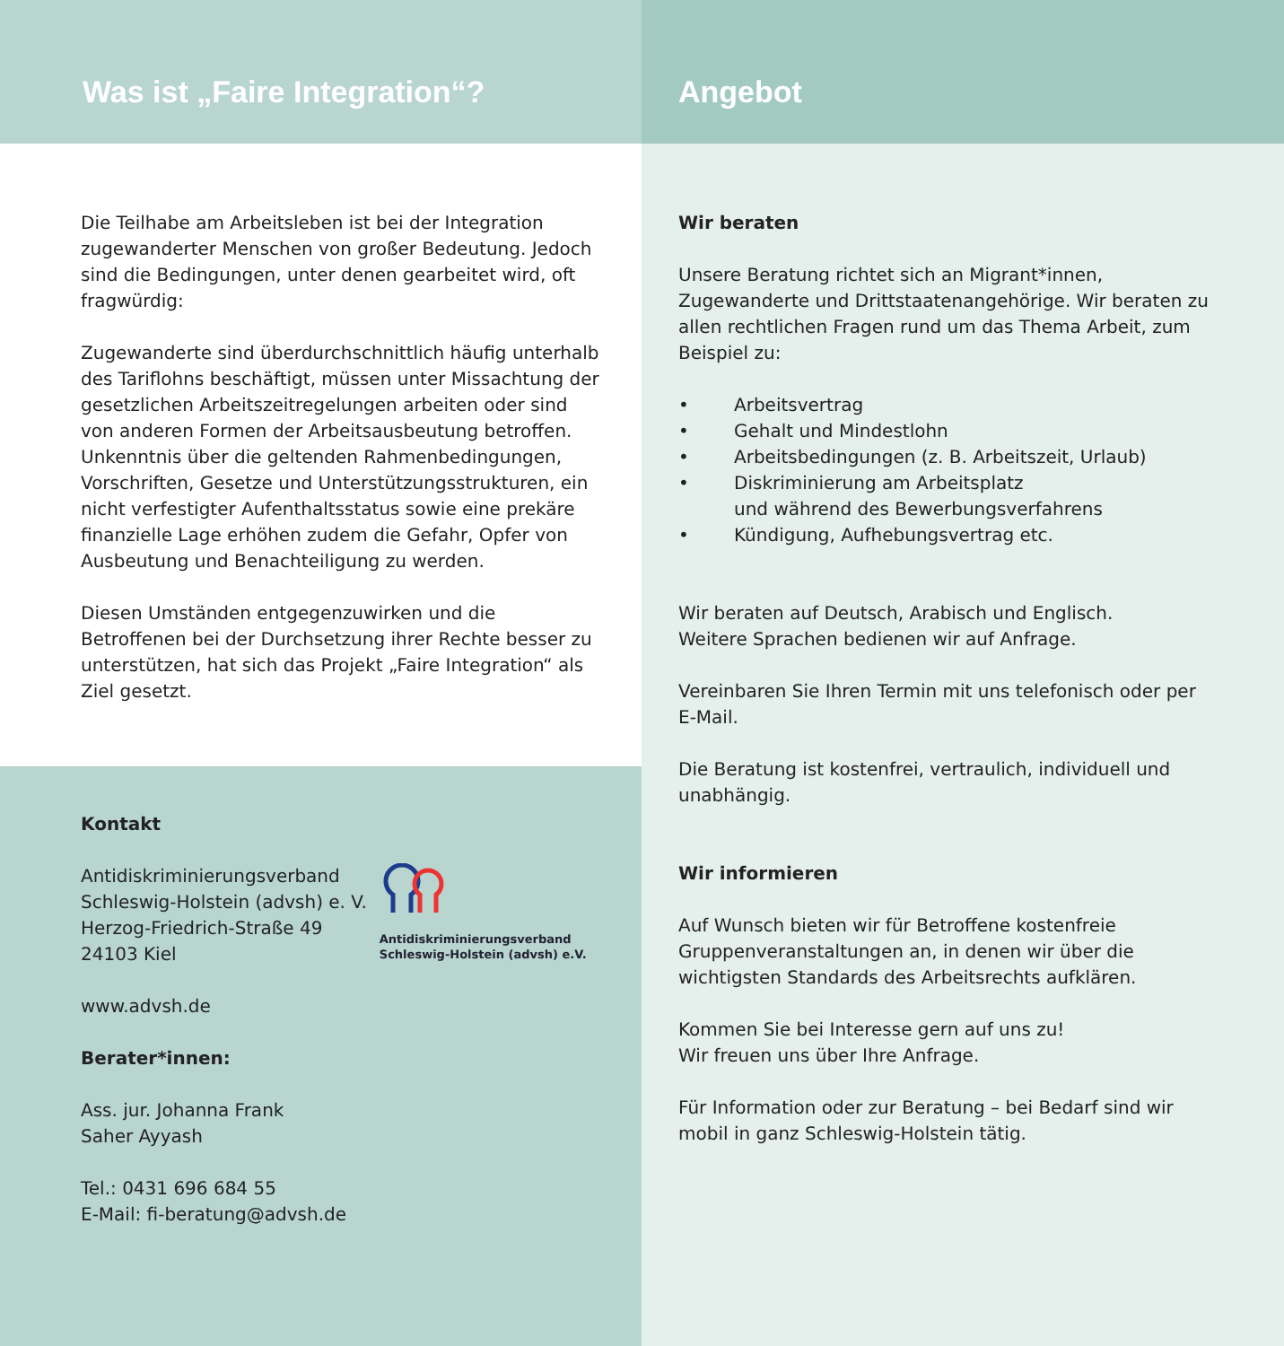Was ist „Faire Integration“?
Die Teilhabe am Arbeitsleben ist bei der Integration zugewanderter Menschen von großer Bedeutung. Jedoch sind die Bedingungen, unter denen gearbeitet wird, oft fragwürdig:
Zugewanderte sind überdurchschnittlich häufig unterhalb des Tariflohns beschäftigt, müssen unter Missachtung der gesetzlichen Arbeitszeitregelungen arbeiten oder sind von anderen Formen der Arbeitsausbeutung betroffen. Unkenntnis über die geltenden Rahmenbedingungen, Vorschriften, Gesetze und Unterstützungsstrukturen, ein nicht verfestigter Aufenthaltsstatus sowie eine prekäre finanzielle Lage erhöhen zudem die Gefahr, Opfer von Ausbeutung und Benachteiligung zu werden.
Diesen Umständen entgegenzuwirken und die Betroffenen bei der Durchsetzung ihrer Rechte besser zu unterstützen, hat sich das Projekt „Faire Integration“ als Ziel gesetzt.
Kontakt
Antidiskriminierungsverband
Schleswig-Holstein (advsh) e. V.
Herzog-Friedrich-Straße 49
24103 Kiel
Antidiskriminierungsverband
Schleswig-Holstein (advsh) e.V.
www.advsh.de
Berater*innen:
Ass. jur. Johanna Frank
Saher Ayyash
Tel.: 0431 696 684 55
E-Mail: fi-beratung@advsh.de
Angebot
Wir beraten
Unsere Beratung richtet sich an Migrant*innen, Zugewanderte und Drittstaatenangehörige. Wir beraten zu allen rechtlichen Fragen rund um das Thema Arbeit, zum Beispiel zu:
• Arbeitsvertrag
• Gehalt und Mindestlohn
• Arbeitsbedingungen (z. B. Arbeitszeit, Urlaub)
• Diskriminierung am Arbeitsplatz
und während des Bewerbungsverfahrens
• Kündigung, Aufhebungsvertrag etc.
Wir beraten auf Deutsch, Arabisch und Englisch.
Weitere Sprachen bedienen wir auf Anfrage.
Vereinbaren Sie Ihren Termin mit uns telefonisch oder per E-Mail.
Die Beratung ist kostenfrei, vertraulich, individuell und unabhängig.
Wir informieren
Auf Wunsch bieten wir für Betroffene kostenfreie Gruppenveranstaltungen an, in denen wir über die wichtigsten Standards des Arbeitsrechts aufklären.
Kommen Sie bei Interesse gern auf uns zu!
Wir freuen uns über Ihre Anfrage.
Für Information oder zur Beratung – bei Bedarf sind wir mobil in ganz Schleswig-Holstein tätig.